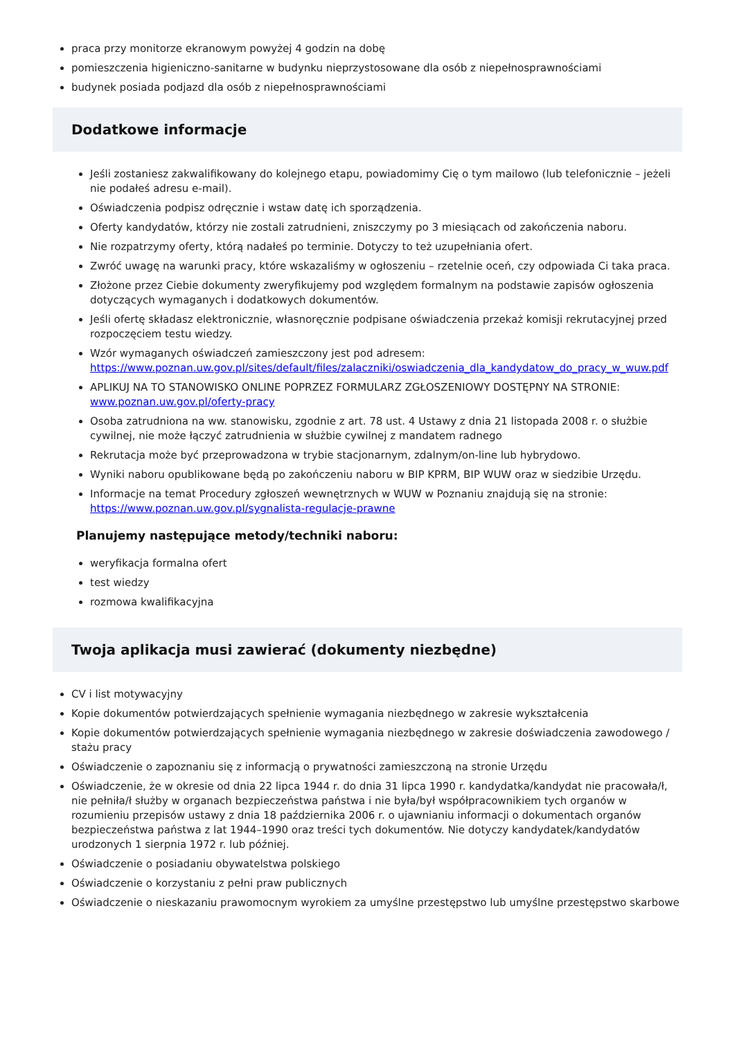praca przy monitorze ekranowym powyżej 4 godzin na dobę
pomieszczenia higieniczno-sanitarne w budynku nieprzystosowane dla osób z niepełnosprawnościami
budynek posiada podjazd dla osób z niepełnosprawnościami
Dodatkowe informacje
Jeśli zostaniesz zakwalifikowany do kolejnego etapu, powiadomimy Cię o tym mailowo (lub telefonicznie – jeżeli nie podałeś adresu e-mail).
Oświadczenia podpisz odręcznie i wstaw datę ich sporządzenia.
Oferty kandydatów, którzy nie zostali zatrudnieni, zniszczymy po 3 miesiącach od zakończenia naboru.
Nie rozpatrzymy oferty, którą nadałeś po terminie. Dotyczy to też uzupełniania ofert.
Zwróć uwagę na warunki pracy, które wskazaliśmy w ogłoszeniu – rzetelnie oceń, czy odpowiada Ci taka praca.
Złożone przez Ciebie dokumenty zweryfikujemy pod względem formalnym na podstawie zapisów ogłoszenia dotyczących wymaganych i dodatkowych dokumentów.
Jeśli ofertę składasz elektronicznie, własnoręcznie podpisane oświadczenia przekaż komisji rekrutacyjnej przed rozpoczęciem testu wiedzy.
Wzór wymaganych oświadczeń zamieszczony jest pod adresem: https://www.poznan.uw.gov.pl/sites/default/files/zalaczniki/oswiadczenia_dla_kandydatow_do_pracy_w_wuw.pdf
APLIKUJ NA TO STANOWISKO ONLINE POPRZEZ FORMULARZ ZGŁOSZENIOWY DOSTĘPNY NA STRONIE: www.poznan.uw.gov.pl/oferty-pracy
Osoba zatrudniona na ww. stanowisku, zgodnie z art. 78 ust. 4 Ustawy z dnia 21 listopada 2008 r. o służbie cywilnej, nie może łączyć zatrudnienia w służbie cywilnej z mandatem radnego
Rekrutacja może być przeprowadzona w trybie stacjonarnym, zdalnym/on-line lub hybrydowo.
Wyniki naboru opublikowane będą po zakończeniu naboru w BIP KPRM, BIP WUW oraz w siedzibie Urzędu.
Informacje na temat Procedury zgłoszeń wewnętrznych w WUW w Poznaniu znajdują się na stronie: https://www.poznan.uw.gov.pl/sygnalista-regulacje-prawne
Planujemy następujące metody/techniki naboru:
weryfikacja formalna ofert
test wiedzy
rozmowa kwalifikacyjna
Twoja aplikacja musi zawierać (dokumenty niezbędne)
CV i list motywacyjny
Kopie dokumentów potwierdzających spełnienie wymagania niezbędnego w zakresie wykształcenia
Kopie dokumentów potwierdzających spełnienie wymagania niezbędnego w zakresie doświadczenia zawodowego / stażu pracy
Oświadczenie o zapoznaniu się z informacją o prywatności zamieszczoną na stronie Urzędu
Oświadczenie, że w okresie od dnia 22 lipca 1944 r. do dnia 31 lipca 1990 r. kandydatka/kandydat nie pracowała/ł, nie pełniła/ł służby w organach bezpieczeństwa państwa i nie była/był współpracownikiem tych organów w rozumieniu przepisów ustawy z dnia 18 października 2006 r. o ujawnianiu informacji o dokumentach organów bezpieczeństwa państwa z lat 1944–1990 oraz treści tych dokumentów. Nie dotyczy kandydatek/kandydatów urodzonych 1 sierpnia 1972 r. lub później.
Oświadczenie o posiadaniu obywatelstwa polskiego
Oświadczenie o korzystaniu z pełni praw publicznych
Oświadczenie o nieskazaniu prawomocnym wyrokiem za umyślne przestępstwo lub umyślne przestępstwo skarbowe